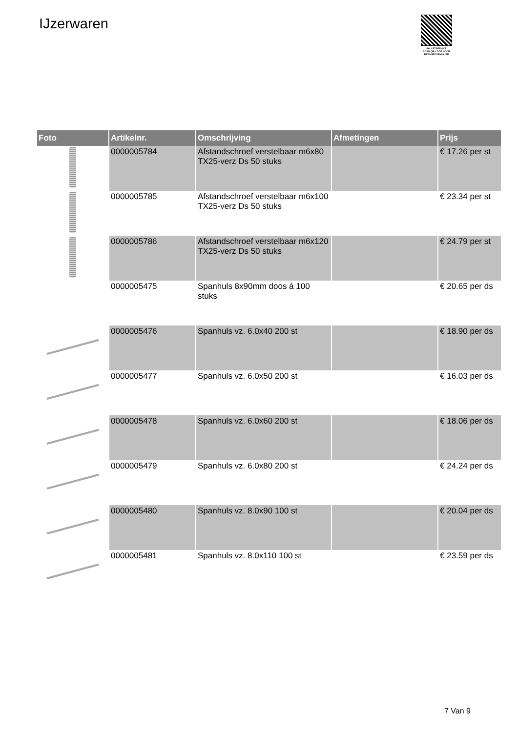IJzerwaren
PALLETSERVICE
SCAN QR-CODE VOOR RETOURFORMULIER
| Foto | Artikelnr. | Omschrijving | Afmetingen | Prijs |
| --- | --- | --- | --- | --- |
| | 0000005784 | Afstandschroef verstelbaar m6x80 TX25-verz Ds 50 stuks | | € 17.26 per st |
| | 0000005785 | Afstandschroef verstelbaar m6x100 TX25-verz Ds 50 stuks | | € 23.34 per st |
| | 0000005786 | Afstandschroef verstelbaar m6x120 TX25-verz Ds 50 stuks | | € 24.79 per st |
| | 0000005475 | Spanhuls 8x90mm doos á 100 stuks | | € 20.65 per ds |
| | 0000005476 | Spanhuls vz. 6.0x40 200 st | | € 18.90 per ds |
| | 0000005477 | Spanhuls vz. 6.0x50 200 st | | € 16.03 per ds |
| | 0000005478 | Spanhuls vz. 6.0x60 200 st | | € 18.06 per ds |
| | 0000005479 | Spanhuls vz. 6.0x80 200 st | | € 24.24 per ds |
| | 0000005480 | Spanhuls vz. 8.0x90 100 st | | € 20.04 per ds |
| | 0000005481 | Spanhuls vz. 8.0x110 100 st | | € 23.59 per ds |
7 Van 9